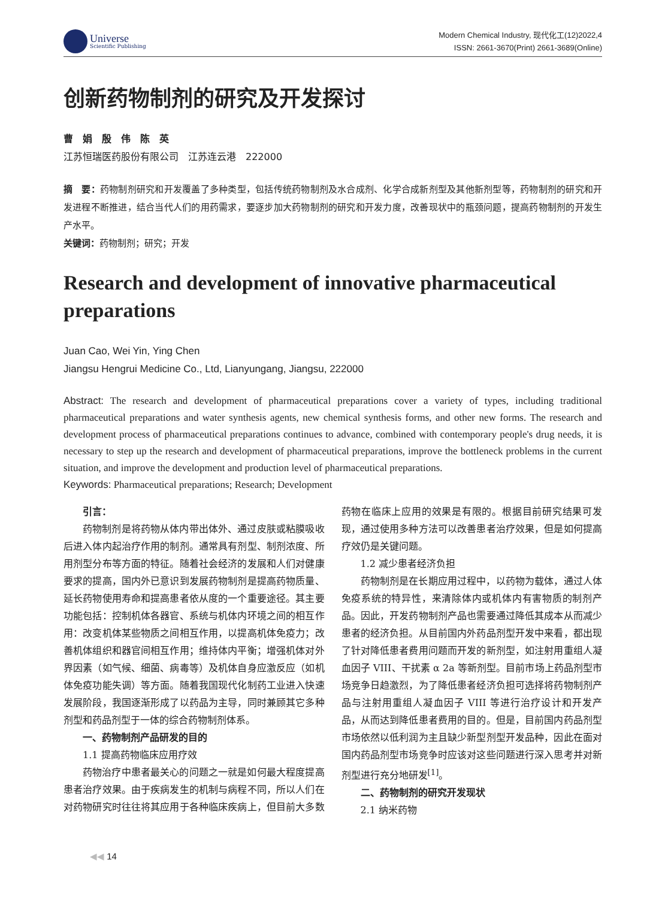Universe
Scientific Publishing
Modern Chemical Industry, 现代化工(12)2022,4
ISSN: 2661-3670(Print) 2661-3689(Online)
创新药物制剂的研究及开发探讨
曹　娟　殷　伟　陈　英
江苏恒瑞医药股份有限公司　江苏连云港　222000
摘　要：药物制剂研究和开发覆盖了多种类型，包括传统药物制剂及水合成剂、化学合成新剂型及其他新剂型等，药物制剂的研究和开发进程不断推进，结合当代人们的用药需求，要逐步加大药物制剂的研究和开发力度，改善现状中的瓶颈问题，提高药物制剂的开发生产水平。
关键词：药物制剂；研究；开发
Research and development of innovative pharmaceutical preparations
Juan Cao, Wei Yin, Ying Chen
Jiangsu Hengrui Medicine Co., Ltd, Lianyungang, Jiangsu, 222000
Abstract: The research and development of pharmaceutical preparations cover a variety of types, including traditional pharmaceutical preparations and water synthesis agents, new chemical synthesis forms, and other new forms. The research and development process of pharmaceutical preparations continues to advance, combined with contemporary people's drug needs, it is necessary to step up the research and development of pharmaceutical preparations, improve the bottleneck problems in the current situation, and improve the development and production level of pharmaceutical preparations.
Keywords: Pharmaceutical preparations; Research; Development
引言：
药物制剂是将药物从体内带出体外、通过皮肤或粘膜吸收后进入体内起治疗作用的制剂。通常具有剂型、制剂浓度、所用剂型分布等方面的特征。随着社会经济的发展和人们对健康要求的提高，国内外已意识到发展药物制剂是提高药物质量、延长药物使用寿命和提高患者依从度的一个重要途径。其主要功能包括：控制机体各器官、系统与机体内环境之间的相互作用：改变机体某些物质之间相互作用，以提高机体免疫力；改善机体组织和器官间相互作用；维持体内平衡；增强机体对外界因素（如气候、细菌、病毒等）及机体自身应激反应（如机体免疫功能失调）等方面。随着我国现代化制药工业进入快速发展阶段，我国逐渐形成了以药品为主导，同时兼顾其它多种剂型和药品剂型于一体的综合药物制剂体系。
一、药物制剂产品研发的目的
1.1 提高药物临床应用疗效
药物治疗中患者最关心的问题之一就是如何最大程度提高患者治疗效果。由于疾病发生的机制与病程不同，所以人们在对药物研究时往往将其应用于各种临床疾病上，但目前大多数药物在临床上应用的效果是有限的。根据目前研究结果可发现，通过使用多种方法可以改善患者治疗效果，但是如何提高疗效仍是关键问题。
1.2 减少患者经济负担
药物制剂是在长期应用过程中，以药物为载体，通过人体免疫系统的特异性，来清除体内或机体内有害物质的制剂产品。因此，开发药物制剂产品也需要通过降低其成本从而减少患者的经济负担。从目前国内外药品剂型开发中来看，都出现了针对降低患者费用问题而开发的新剂型，如注射用重组人凝血因子 VIII、干扰素 α 2a 等新剂型。目前市场上药品剂型市场竞争日趋激烈，为了降低患者经济负担可选择将药物制剂产品与注射用重组人凝血因子 VIII 等进行治疗设计和开发产品，从而达到降低患者费用的目的。但是，目前国内药品剂型市场依然以低利润为主且缺少新型剂型开发品种，因此在面对国内药品剂型市场竞争时应该对这些问题进行深入思考并对新剂型进行充分地研发<sup>[1]</sup>。
二、药物制剂的研究开发现状
2.1 纳米药物
◀◀ 14